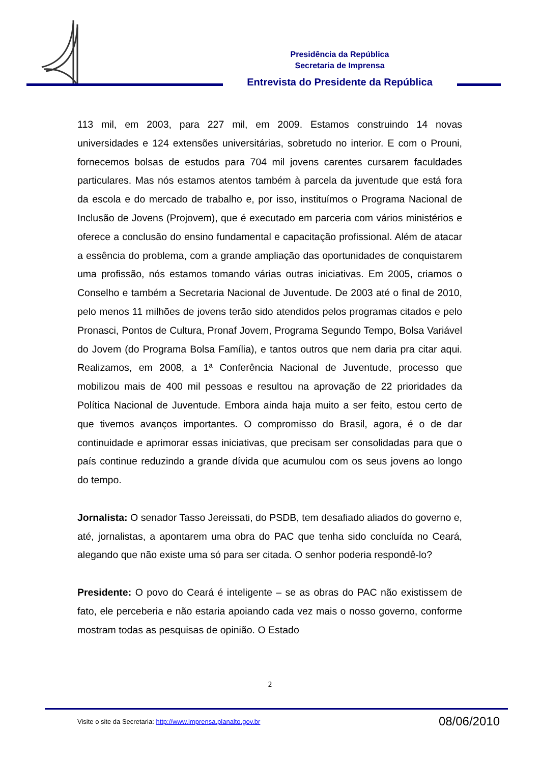Presidência da República
Secretaria de Imprensa
Entrevista do Presidente da República
113 mil, em 2003, para 227 mil, em 2009. Estamos construindo 14 novas universidades e 124 extensões universitárias, sobretudo no interior. E com o Prouni, fornecemos bolsas de estudos para 704 mil jovens carentes cursarem faculdades particulares. Mas nós estamos atentos também à parcela da juventude que está fora da escola e do mercado de trabalho e, por isso, instituímos o Programa Nacional de Inclusão de Jovens (Projovem), que é executado em parceria com vários ministérios e oferece a conclusão do ensino fundamental e capacitação profissional. Além de atacar a essência do problema, com a grande ampliação das oportunidades de conquistarem uma profissão, nós estamos tomando várias outras iniciativas. Em 2005, criamos o Conselho e também a Secretaria Nacional de Juventude. De 2003 até o final de 2010, pelo menos 11 milhões de jovens terão sido atendidos pelos programas citados e pelo Pronasci, Pontos de Cultura, Pronaf Jovem, Programa Segundo Tempo, Bolsa Variável do Jovem (do Programa Bolsa Família), e tantos outros que nem daria pra citar aqui. Realizamos, em 2008, a 1ª Conferência Nacional de Juventude, processo que mobilizou mais de 400 mil pessoas e resultou na aprovação de 22 prioridades da Política Nacional de Juventude. Embora ainda haja muito a ser feito, estou certo de que tivemos avanços importantes. O compromisso do Brasil, agora, é o de dar continuidade e aprimorar essas iniciativas, que precisam ser consolidadas para que o país continue reduzindo a grande dívida que acumulou com os seus jovens ao longo do tempo.
Jornalista: O senador Tasso Jereissati, do PSDB, tem desafiado aliados do governo e, até, jornalistas, a apontarem uma obra do PAC que tenha sido concluída no Ceará, alegando que não existe uma só para ser citada. O senhor poderia respondê-lo?
Presidente: O povo do Ceará é inteligente – se as obras do PAC não existissem de fato, ele perceberia e não estaria apoiando cada vez mais o nosso governo, conforme mostram todas as pesquisas de opinião. O Estado
2
Visite o site da Secretaria: http://www.imprensa.planalto.gov.br 08/06/2010